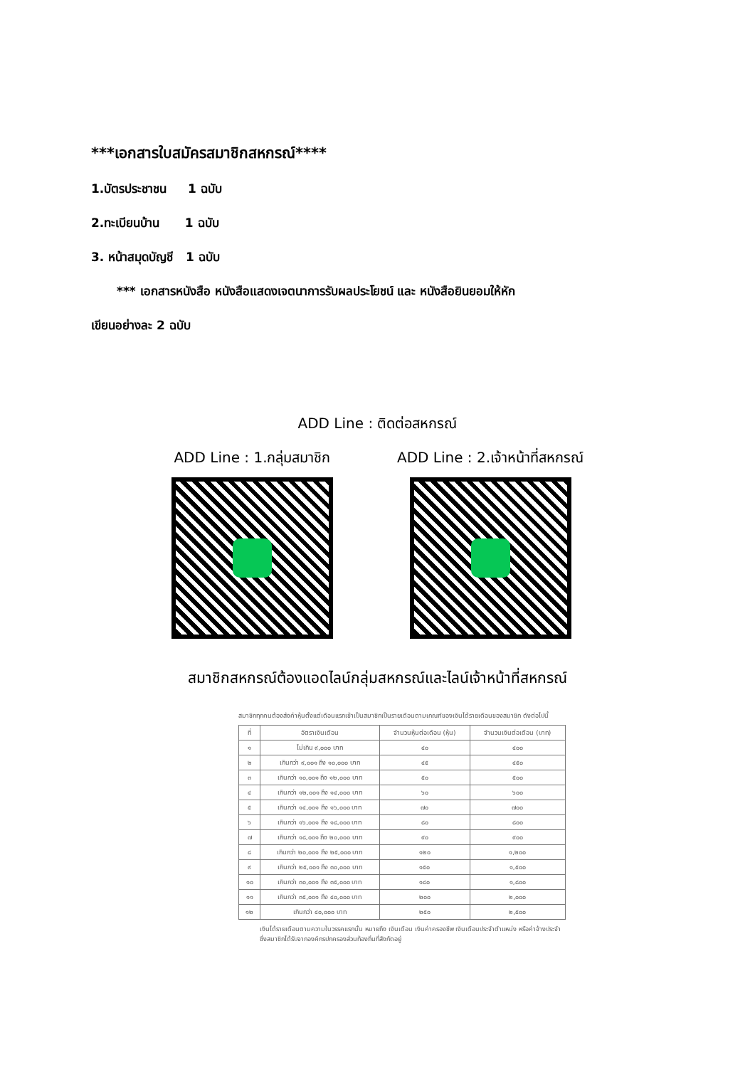***เอกสารใบสมัครสมาชิกสหกรณ์****
1.บัตรประชาชน 1 ฉบับ
2.ทะเบียนบ้าน 1 ฉบับ
3. หน้าสมุดบัญชี 1 ฉบับ
*** เอกสารหนังสือ หนังสือแสดงเจตนาการรับผลประโยชน์ และ หนังสือยินยอมให้หัก
เขียนอย่างละ 2 ฉบับ
ADD Line : ติดต่อสหกรณ์
ADD Line : 1.กลุ่มสมาชิก ADD Line : 2.เจ้าหน้าที่สหกรณ์
สมาชิกสหกรณ์ต้องแอดไลน์กลุ่มสหกรณ์และไลน์เจ้าหน้าที่สหกรณ์
สมาชิกทุกคนต้องส่งค่าหุ้นตั้งแต่เดือนแรกเข้าเป็นสมาชิกเป็นรายเดือนตามเกณฑ์ของเงินได้รายเดือนของสมาชิก ดังต่อไปนี้
| ที่ | อัตราเงินเดือน | จำนวนหุ้นต่อเดือน (หุ้น) | จำนวนเงินต่อเดือน (บาท) |
| --- | --- | --- | --- |
| ๑ | ไม่เกิน ๙,๐๐๐ บาท | ๔๐ | ๔๐๐ |
| ๒ | เกินกว่า ๙,๐๐๑ ถึง ๑๐,๐๐๐ บาท | ๔๕ | ๔๕๐ |
| ๓ | เกินกว่า ๑๐,๐๐๑ ถึง ๑๒,๐๐๐ บาท | ๕๐ | ๕๐๐ |
| ๔ | เกินกว่า ๑๒,๐๐๑ ถึง ๑๔,๐๐๐ บาท | ๖๐ | ๖๐๐ |
| ๕ | เกินกว่า ๑๔,๐๐๑ ถึง ๑๖,๐๐๐ บาท | ๗๐ | ๗๐๐ |
| ๖ | เกินกว่า ๑๖,๐๐๑ ถึง ๑๘,๐๐๐ บาท | ๘๐ | ๘๐๐ |
| ๗ | เกินกว่า ๑๘,๐๐๑ ถึง ๒๐,๐๐๐ บาท | ๙๐ | ๙๐๐ |
| ๘ | เกินกว่า ๒๐,๐๐๑ ถึง ๒๕,๐๐๐ บาท | ๑๒๐ | ๑,๒๐๐ |
| ๙ | เกินกว่า ๒๕,๐๐๑ ถึง ๓๐,๐๐๐ บาท | ๑๕๐ | ๑,๕๐๐ |
| ๑๐ | เกินกว่า ๓๐,๐๐๑ ถึง ๓๕,๐๐๐ บาท | ๑๘๐ | ๑,๘๐๐ |
| ๑๑ | เกินกว่า ๓๕,๐๐๑ ถึง ๔๐,๐๐๐ บาท | ๒๐๐ | ๒,๐๐๐ |
| ๑๒ | เกินกว่า ๔๐,๐๐๐ บาท | ๒๕๐ | ๒,๕๐๐ |
เงินได้รายเดือนตามความในวรรคแรกนั้น หมายถึง เงินเดือน เงินค่าครองชีพ เงินเดือนประจำตำแหน่ง หรือค่าจ้างประจำซึ่งสมาชิกได้รับจากองค์กรปกครองส่วนท้องถิ่นที่สังกัดอยู่